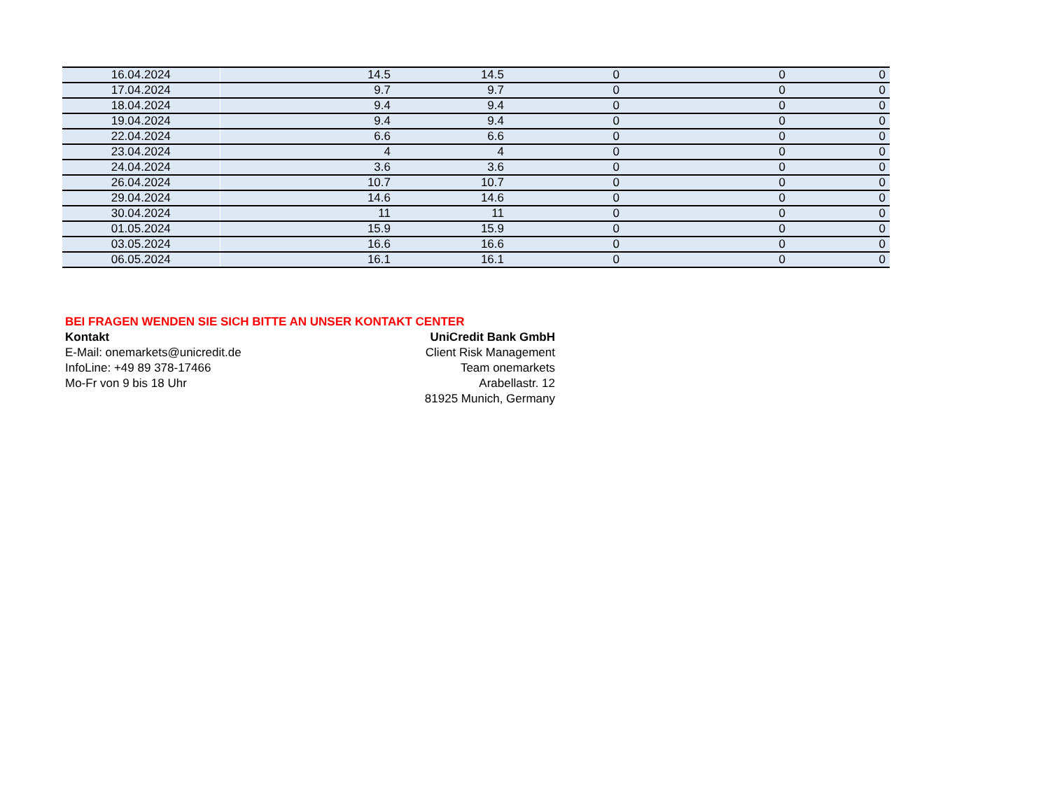| 16.04.2024 | 14.5 | 14.5 | 0 | 0 | 0 |
| 17.04.2024 | 9.7 | 9.7 | 0 | 0 | 0 |
| 18.04.2024 | 9.4 | 9.4 | 0 | 0 | 0 |
| 19.04.2024 | 9.4 | 9.4 | 0 | 0 | 0 |
| 22.04.2024 | 6.6 | 6.6 | 0 | 0 | 0 |
| 23.04.2024 | 4 | 4 | 0 | 0 | 0 |
| 24.04.2024 | 3.6 | 3.6 | 0 | 0 | 0 |
| 26.04.2024 | 10.7 | 10.7 | 0 | 0 | 0 |
| 29.04.2024 | 14.6 | 14.6 | 0 | 0 | 0 |
| 30.04.2024 | 11 | 11 | 0 | 0 | 0 |
| 01.05.2024 | 15.9 | 15.9 | 0 | 0 | 0 |
| 03.05.2024 | 16.6 | 16.6 | 0 | 0 | 0 |
| 06.05.2024 | 16.1 | 16.1 | 0 | 0 | 0 |
BEI FRAGEN WENDEN SIE SICH BITTE AN UNSER KONTAKT CENTER
Kontakt
E-Mail: onemarkets@unicredit.de
InfoLine: +49 89 378-17466
Mo-Fr von 9 bis 18 Uhr
UniCredit Bank GmbH
Client Risk Management
Team onemarkets
Arabellastr. 12
81925 Munich, Germany